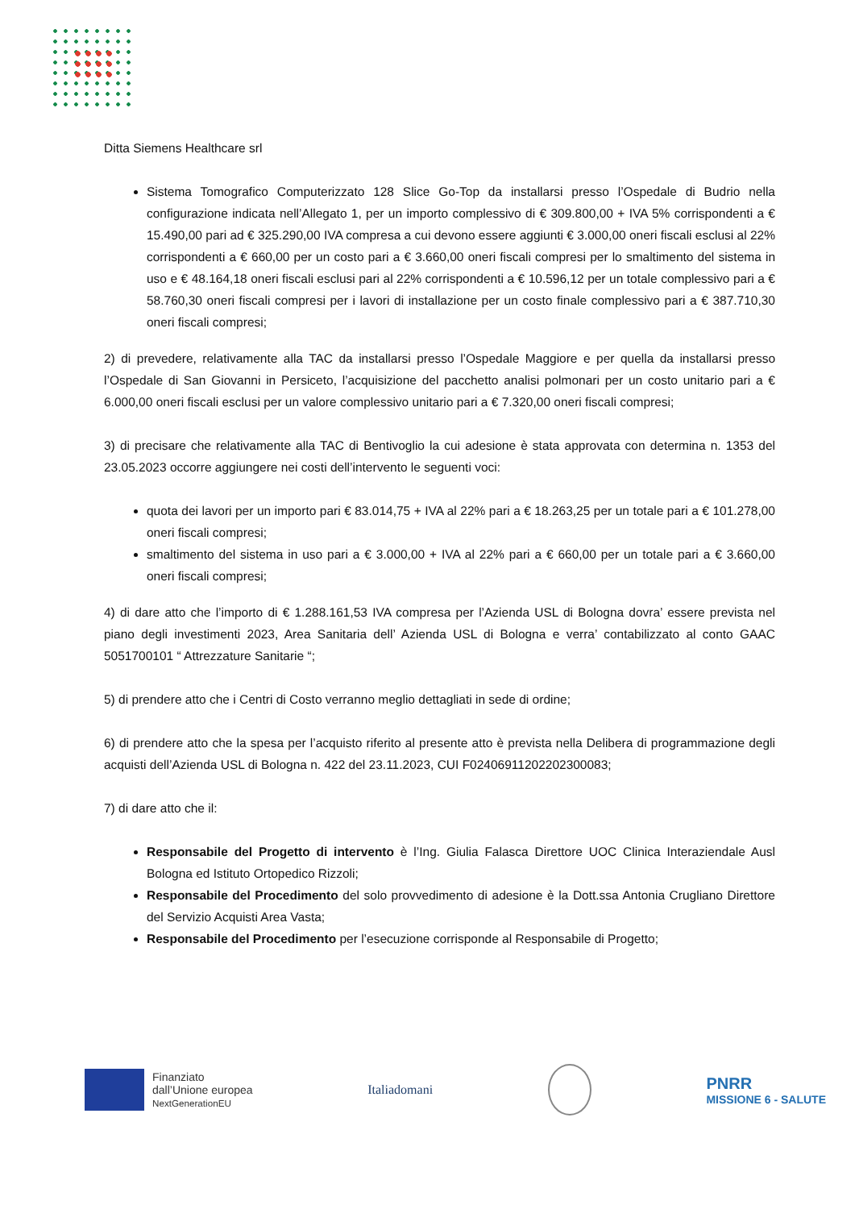Ditta Siemens Healthcare srl
Sistema Tomografico Computerizzato 128 Slice Go-Top da installarsi presso l’Ospedale di Budrio nella configurazione indicata nell’Allegato 1, per un importo complessivo di € 309.800,00 + IVA 5% corrispondenti a € 15.490,00 pari ad € 325.290,00 IVA compresa a cui devono essere aggiunti € 3.000,00 oneri fiscali esclusi al 22% corrispondenti a € 660,00 per un costo pari a € 3.660,00 oneri fiscali compresi per lo smaltimento del sistema in uso e € 48.164,18 oneri fiscali esclusi pari al 22% corrispondenti a € 10.596,12 per un totale complessivo pari a € 58.760,30 oneri fiscali compresi per i lavori di installazione per un costo finale complessivo pari a € 387.710,30 oneri fiscali compresi;
2) di prevedere, relativamente alla TAC da installarsi presso l’Ospedale Maggiore e per quella da installarsi presso l’Ospedale di San Giovanni in Persiceto, l’acquisizione del pacchetto analisi polmonari per un costo unitario pari a € 6.000,00 oneri fiscali esclusi per un valore complessivo unitario pari a € 7.320,00 oneri fiscali compresi;
3) di precisare che relativamente alla TAC di Bentivoglio la cui adesione è stata approvata con determina n. 1353 del 23.05.2023 occorre aggiungere nei costi dell’intervento le seguenti voci:
quota dei lavori per un importo pari € 83.014,75 + IVA al 22% pari a € 18.263,25 per un totale pari a € 101.278,00 oneri fiscali compresi;
smaltimento del sistema in uso pari a € 3.000,00 + IVA al 22% pari a € 660,00 per un totale pari a € 3.660,00 oneri fiscali compresi;
4) di dare atto che l’importo di € 1.288.161,53 IVA compresa per l’Azienda USL di Bologna dovra’ essere prevista nel piano degli investimenti 2023, Area Sanitaria dell’ Azienda USL di Bologna e verra’ contabilizzato al conto GAAC 5051700101 “ Attrezzature Sanitarie “;
5) di prendere atto che i Centri di Costo verranno meglio dettagliati in sede di ordine;
6) di prendere atto che la spesa per l’acquisto riferito al presente atto è prevista nella Delibera di programmazione degli acquisti dell’Azienda USL di Bologna n. 422 del 23.11.2023, CUI F02406911202202300083;
7) di dare atto che il:
Responsabile del Progetto di intervento è l’Ing. Giulia Falasca Direttore UOC Clinica Interaziendale Ausl Bologna ed Istituto Ortopedico Rizzoli;
Responsabile del Procedimento del solo provvedimento di adesione è la Dott.ssa Antonia Crugliano Direttore del Servizio Acquisti Area Vasta;
Responsabile del Procedimento per l’esecuzione corrisponde al Responsabile di Progetto;
Finanziato
dall’Unione europea
NextGenerationEU
Italiadomani
PNRR
MISSIONE 6 - SALUTE